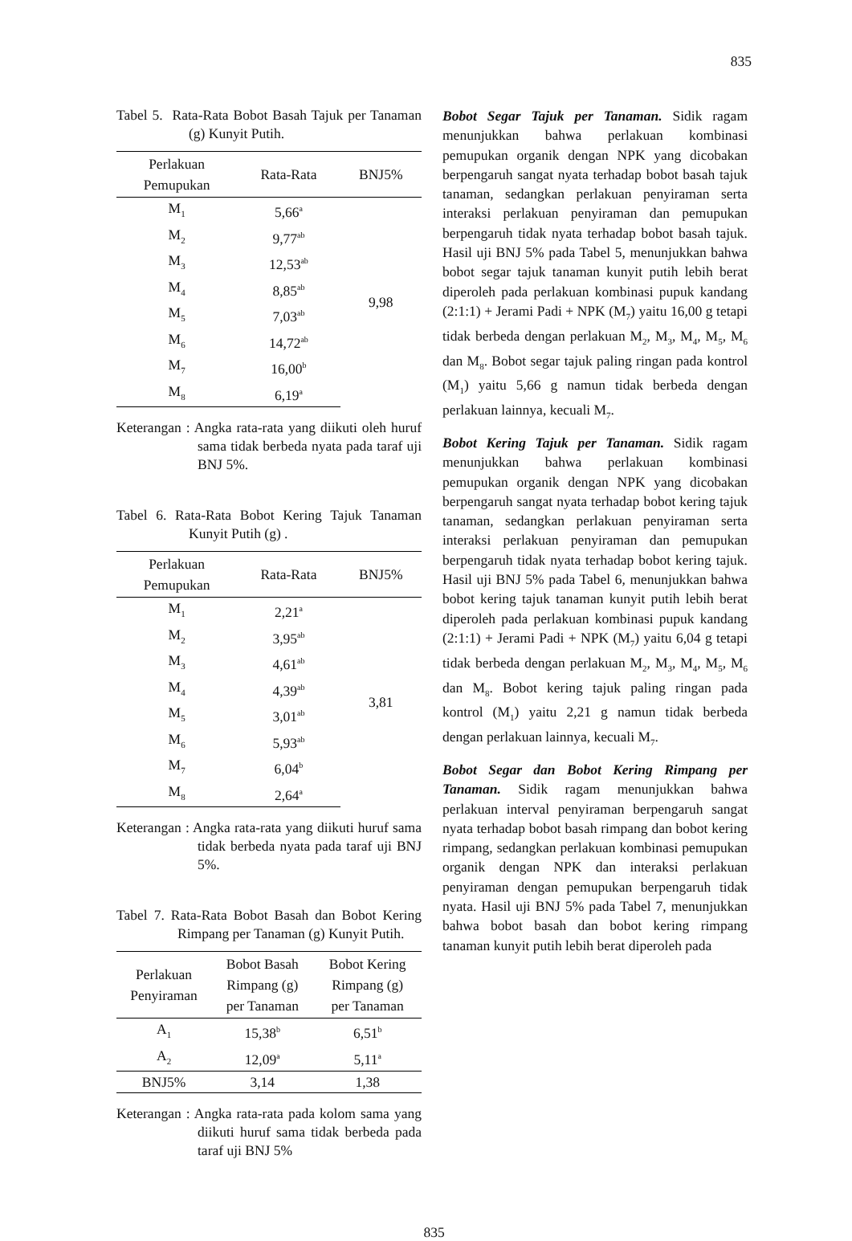835
Tabel 5. Rata-Rata Bobot Basah Tajuk per Tanaman (g) Kunyit Putih.
| Perlakuan Pemupukan | Rata-Rata | BNJ5% |
| --- | --- | --- |
| M<sub>1</sub> | 5,66<sup>a</sup> | 9,98 |
| M<sub>2</sub> | 9,77<sup>ab</sup> | |
| M<sub>3</sub> | 12,53<sup>ab</sup> | |
| M<sub>4</sub> | 8,85<sup>ab</sup> | |
| M<sub>5</sub> | 7,03<sup>ab</sup> | |
| M<sub>6</sub> | 14,72<sup>ab</sup> | |
| M<sub>7</sub> | 16,00<sup>b</sup> | |
| M<sub>8</sub> | 6,19<sup>a</sup> | |
Keterangan : Angka rata-rata yang diikuti oleh huruf sama tidak berbeda nyata pada taraf uji BNJ 5%.
Tabel 6. Rata-Rata Bobot Kering Tajuk Tanaman Kunyit Putih (g) .
| Perlakuan Pemupukan | Rata-Rata | BNJ5% |
| --- | --- | --- |
| M<sub>1</sub> | 2,21<sup>a</sup> | 3,81 |
| M<sub>2</sub> | 3,95<sup>ab</sup> | |
| M<sub>3</sub> | 4,61<sup>ab</sup> | |
| M<sub>4</sub> | 4,39<sup>ab</sup> | |
| M<sub>5</sub> | 3,01<sup>ab</sup> | |
| M<sub>6</sub> | 5,93<sup>ab</sup> | |
| M<sub>7</sub> | 6,04<sup>b</sup> | |
| M<sub>8</sub> | 2,64<sup>a</sup> | |
Keterangan : Angka rata-rata yang diikuti huruf sama tidak berbeda nyata pada taraf uji BNJ 5%.
Tabel 7. Rata-Rata Bobot Basah dan Bobot Kering Rimpang per Tanaman (g) Kunyit Putih.
| Perlakuan Penyiraman | Bobot Basah Rimpang (g) per Tanaman | Bobot Kering Rimpang (g) per Tanaman |
| --- | --- | --- |
| A<sub>1</sub> | 15,38<sup>b</sup> | 6,51<sup>b</sup> |
| A<sub>2</sub> | 12,09<sup>a</sup> | 5,11<sup>a</sup> |
| BNJ5% | 3,14 | 1,38 |
Keterangan : Angka rata-rata pada kolom sama yang diikuti huruf sama tidak berbeda pada taraf uji BNJ 5%
Bobot Segar Tajuk per Tanaman. Sidik ragam menunjukkan bahwa perlakuan kombinasi pemupukan organik dengan NPK yang dicobakan berpengaruh sangat nyata terhadap bobot basah tajuk tanaman, sedangkan perlakuan penyiraman serta interaksi perlakuan penyiraman dan pemupukan berpengaruh tidak nyata terhadap bobot basah tajuk. Hasil uji BNJ 5% pada Tabel 5, menunjukkan bahwa bobot segar tajuk tanaman kunyit putih lebih berat diperoleh pada perlakuan kombinasi pupuk kandang (2:1:1) + Jerami Padi + NPK (M<sub>7</sub>) yaitu 16,00 g tetapi tidak berbeda dengan perlakuan M<sub>2</sub>, M<sub>3</sub>, M<sub>4</sub>, M<sub>5</sub>, M<sub>6</sub> dan M<sub>8</sub>. Bobot segar tajuk paling ringan pada kontrol (M<sub>1</sub>) yaitu 5,66 g namun tidak berbeda dengan perlakuan lainnya, kecuali M<sub>7</sub>.
Bobot Kering Tajuk per Tanaman. Sidik ragam menunjukkan bahwa perlakuan kombinasi pemupukan organik dengan NPK yang dicobakan berpengaruh sangat nyata terhadap bobot kering tajuk tanaman, sedangkan perlakuan penyiraman serta interaksi perlakuan penyiraman dan pemupukan berpengaruh tidak nyata terhadap bobot kering tajuk. Hasil uji BNJ 5% pada Tabel 6, menunjukkan bahwa bobot kering tajuk tanaman kunyit putih lebih berat diperoleh pada perlakuan kombinasi pupuk kandang (2:1:1) + Jerami Padi + NPK (M<sub>7</sub>) yaitu 6,04 g tetapi tidak berbeda dengan perlakuan M<sub>2</sub>, M<sub>3</sub>, M<sub>4</sub>, M<sub>5</sub>, M<sub>6</sub> dan M<sub>8</sub>. Bobot kering tajuk paling ringan pada kontrol (M<sub>1</sub>) yaitu 2,21 g namun tidak berbeda dengan perlakuan lainnya, kecuali M<sub>7</sub>.
Bobot Segar dan Bobot Kering Rimpang per Tanaman. Sidik ragam menunjukkan bahwa perlakuan interval penyiraman berpengaruh sangat nyata terhadap bobot basah rimpang dan bobot kering rimpang, sedangkan perlakuan kombinasi pemupukan organik dengan NPK dan interaksi perlakuan penyiraman dengan pemupukan berpengaruh tidak nyata. Hasil uji BNJ 5% pada Tabel 7, menunjukkan bahwa bobot basah dan bobot kering rimpang tanaman kunyit putih lebih berat diperoleh pada
835